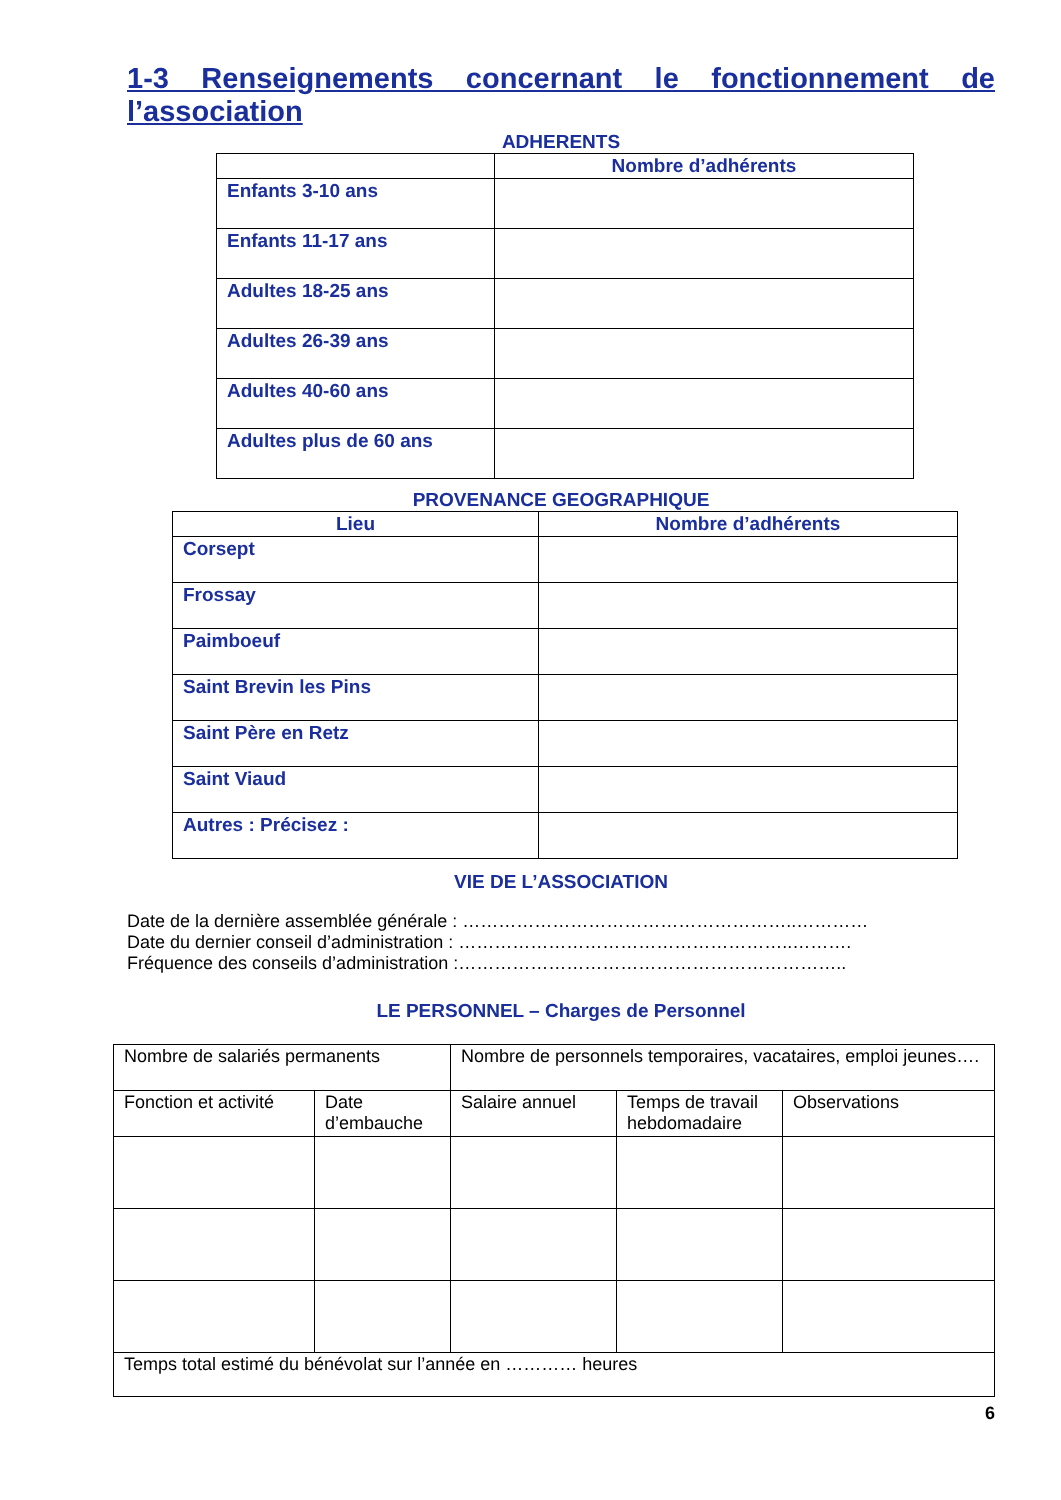1-3 Renseignements concernant le fonctionnement de l’association
ADHERENTS
| | Nombre d’adhérents |
| --- | --- |
| Enfants 3-10 ans | |
| Enfants 11-17 ans | |
| Adultes 18-25 ans | |
| Adultes 26-39 ans | |
| Adultes 40-60 ans | |
| Adultes plus de 60 ans | |
PROVENANCE GEOGRAPHIQUE
| Lieu | Nombre d’adhérents |
| --- | --- |
| Corsept | |
| Frossay | |
| Paimboeuf | |
| Saint Brevin les Pins | |
| Saint Père en Retz | |
| Saint Viaud | |
| Autres : Précisez : | |
VIE DE L’ASSOCIATION
Date de la dernière assemblée générale : ………………………………………………..…………
Date du dernier conseil d’administration : ………………………………………………..……….
Fréquence des conseils d’administration :………………………………………………………..
LE PERSONNEL – Charges de Personnel
| Nombre de salariés permanents | | Nombre de personnels temporaires, vacataires, emploi jeunes…. | | |
| Fonction et activité | Date d’embauche | Salaire annuel | Temps de travail hebdomadaire | Observations |
| Temps total estimé du bénévolat sur l’année en ………… heures | | | | |
6